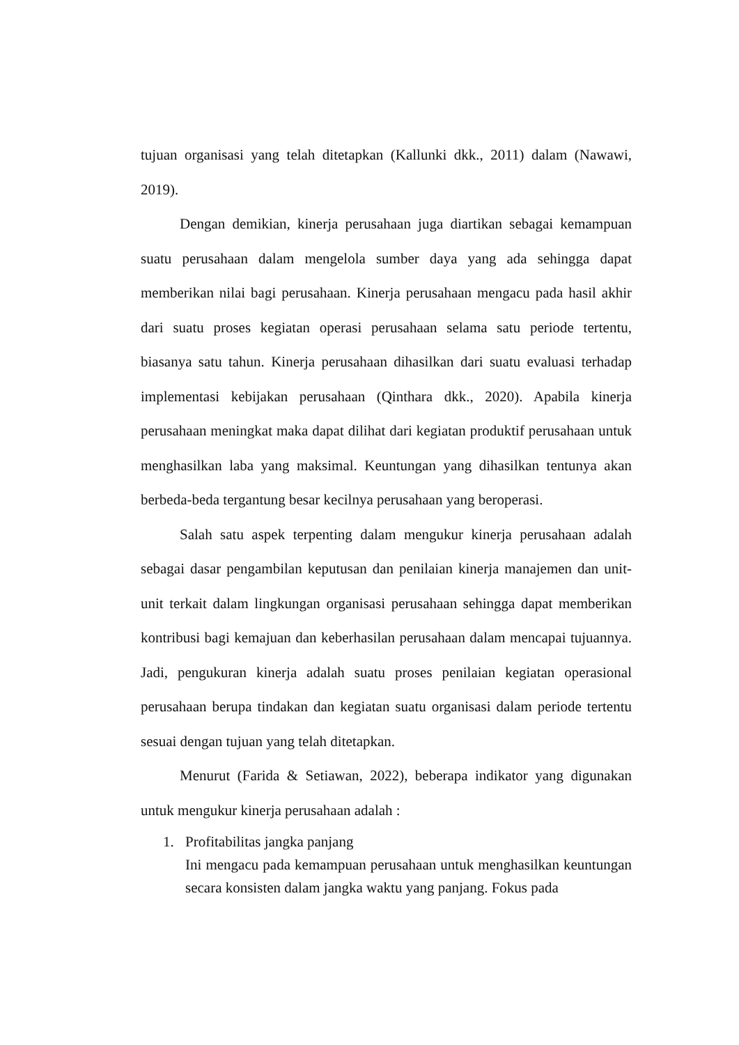tujuan organisasi yang telah ditetapkan (Kallunki dkk., 2011) dalam (Nawawi, 2019).
Dengan demikian, kinerja perusahaan juga diartikan sebagai kemampuan suatu perusahaan dalam mengelola sumber daya yang ada sehingga dapat memberikan nilai bagi perusahaan. Kinerja perusahaan mengacu pada hasil akhir dari suatu proses kegiatan operasi perusahaan selama satu periode tertentu, biasanya satu tahun. Kinerja perusahaan dihasilkan dari suatu evaluasi terhadap implementasi kebijakan perusahaan (Qinthara dkk., 2020). Apabila kinerja perusahaan meningkat maka dapat dilihat dari kegiatan produktif perusahaan untuk menghasilkan laba yang maksimal. Keuntungan yang dihasilkan tentunya akan berbeda-beda tergantung besar kecilnya perusahaan yang beroperasi.
Salah satu aspek terpenting dalam mengukur kinerja perusahaan adalah sebagai dasar pengambilan keputusan dan penilaian kinerja manajemen dan unit-unit terkait dalam lingkungan organisasi perusahaan sehingga dapat memberikan kontribusi bagi kemajuan dan keberhasilan perusahaan dalam mencapai tujuannya. Jadi, pengukuran kinerja adalah suatu proses penilaian kegiatan operasional perusahaan berupa tindakan dan kegiatan suatu organisasi dalam periode tertentu sesuai dengan tujuan yang telah ditetapkan.
Menurut (Farida & Setiawan, 2022), beberapa indikator yang digunakan untuk mengukur kinerja perusahaan adalah :
1.
Profitabilitas jangka panjang
Ini mengacu pada kemampuan perusahaan untuk menghasilkan keuntungan secara konsisten dalam jangka waktu yang panjang. Fokus pada